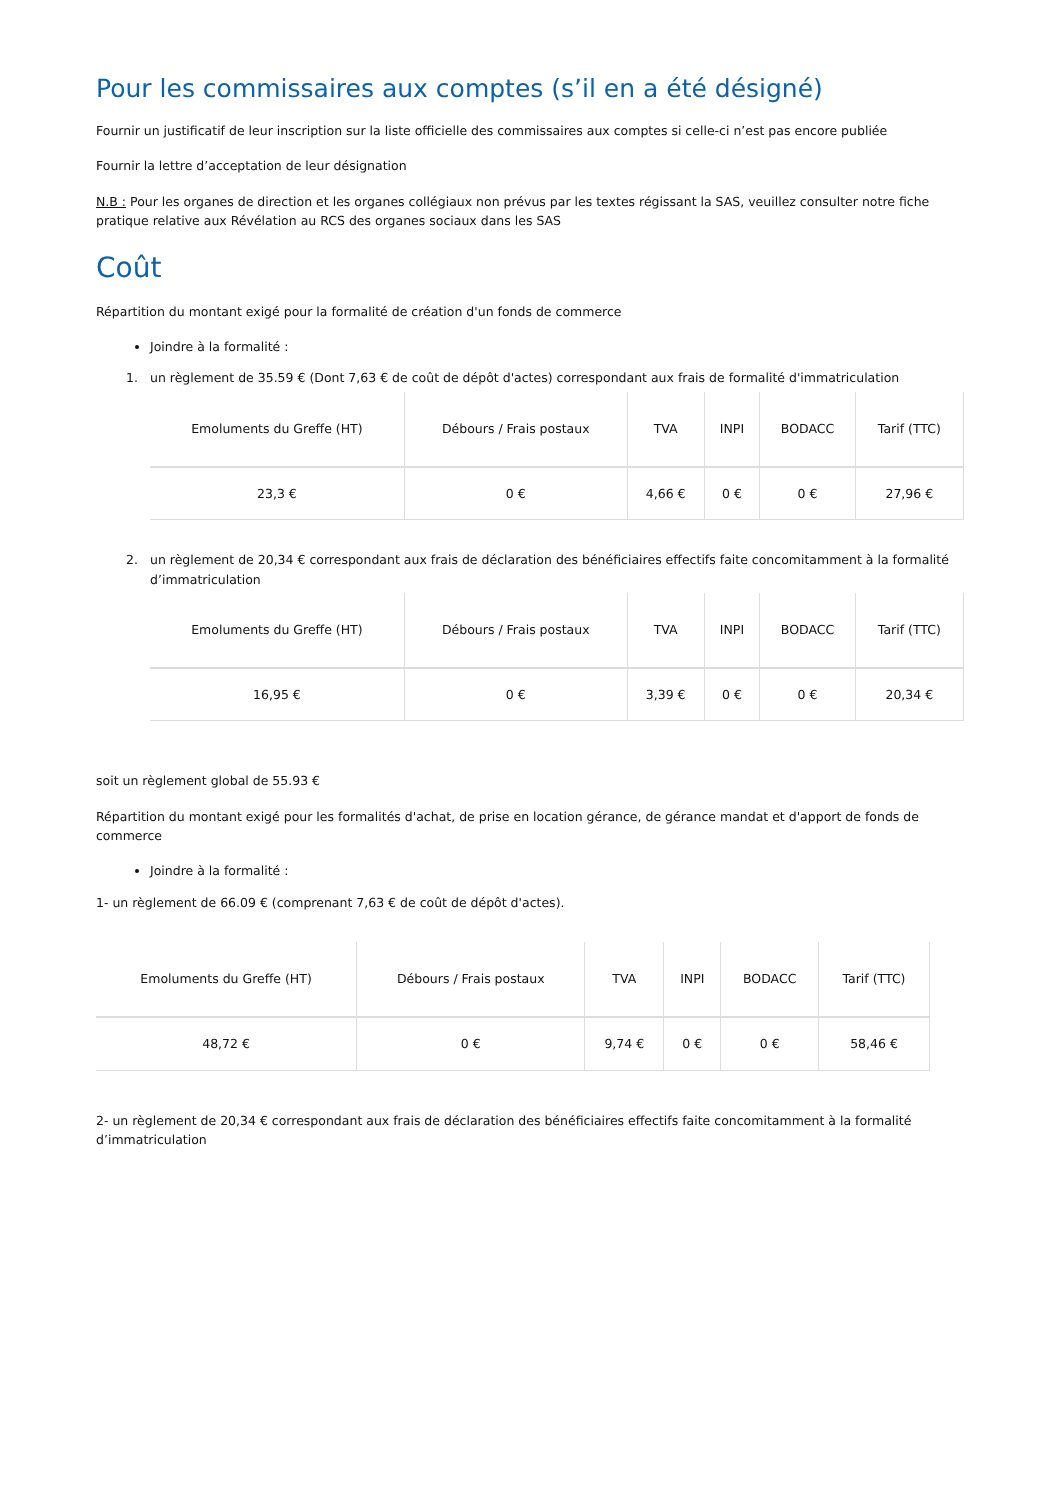Pour les commissaires aux comptes (s’il en a été désigné)
Fournir un justificatif de leur inscription sur la liste officielle des commissaires aux comptes si celle-ci n’est pas encore publiée
Fournir la lettre d’acceptation de leur désignation
N.B : Pour les organes de direction et les organes collégiaux non prévus par les textes régissant la SAS, veuillez consulter notre fiche pratique relative aux Révélation au RCS des organes sociaux dans les SAS
Coût
Répartition du montant exigé pour la formalité de création d'un fonds de commerce
Joindre à la formalité :
1. un règlement de 35.59 € (Dont 7,63 € de coût de dépôt d'actes) correspondant aux frais de formalité d'immatriculation
| Emoluments du Greffe (HT) | Débours / Frais postaux | TVA | INPI | BODACC | Tarif (TTC) |
| --- | --- | --- | --- | --- | --- |
| 23,3 € | 0 € | 4,66 € | 0 € | 0 € | 27,96 € |
2. un règlement de 20,34 € correspondant aux frais de déclaration des bénéficiaires effectifs faite concomitamment à la formalité d’immatriculation
| Emoluments du Greffe (HT) | Débours / Frais postaux | TVA | INPI | BODACC | Tarif (TTC) |
| --- | --- | --- | --- | --- | --- |
| 16,95 € | 0 € | 3,39 € | 0 € | 0 € | 20,34 € |
soit un règlement global de 55.93 €
Répartition du montant exigé pour les formalités d'achat, de prise en location gérance, de gérance mandat et d'apport de fonds de commerce
Joindre à la formalité :
1- un règlement de 66.09 € (comprenant 7,63 € de coût de dépôt d'actes).
| Emoluments du Greffe (HT) | Débours / Frais postaux | TVA | INPI | BODACC | Tarif (TTC) |
| --- | --- | --- | --- | --- | --- |
| 48,72 € | 0 € | 9,74 € | 0 € | 0 € | 58,46 € |
2- un règlement de 20,34 € correspondant aux frais de déclaration des bénéficiaires effectifs faite concomitamment à la formalité d’immatriculation